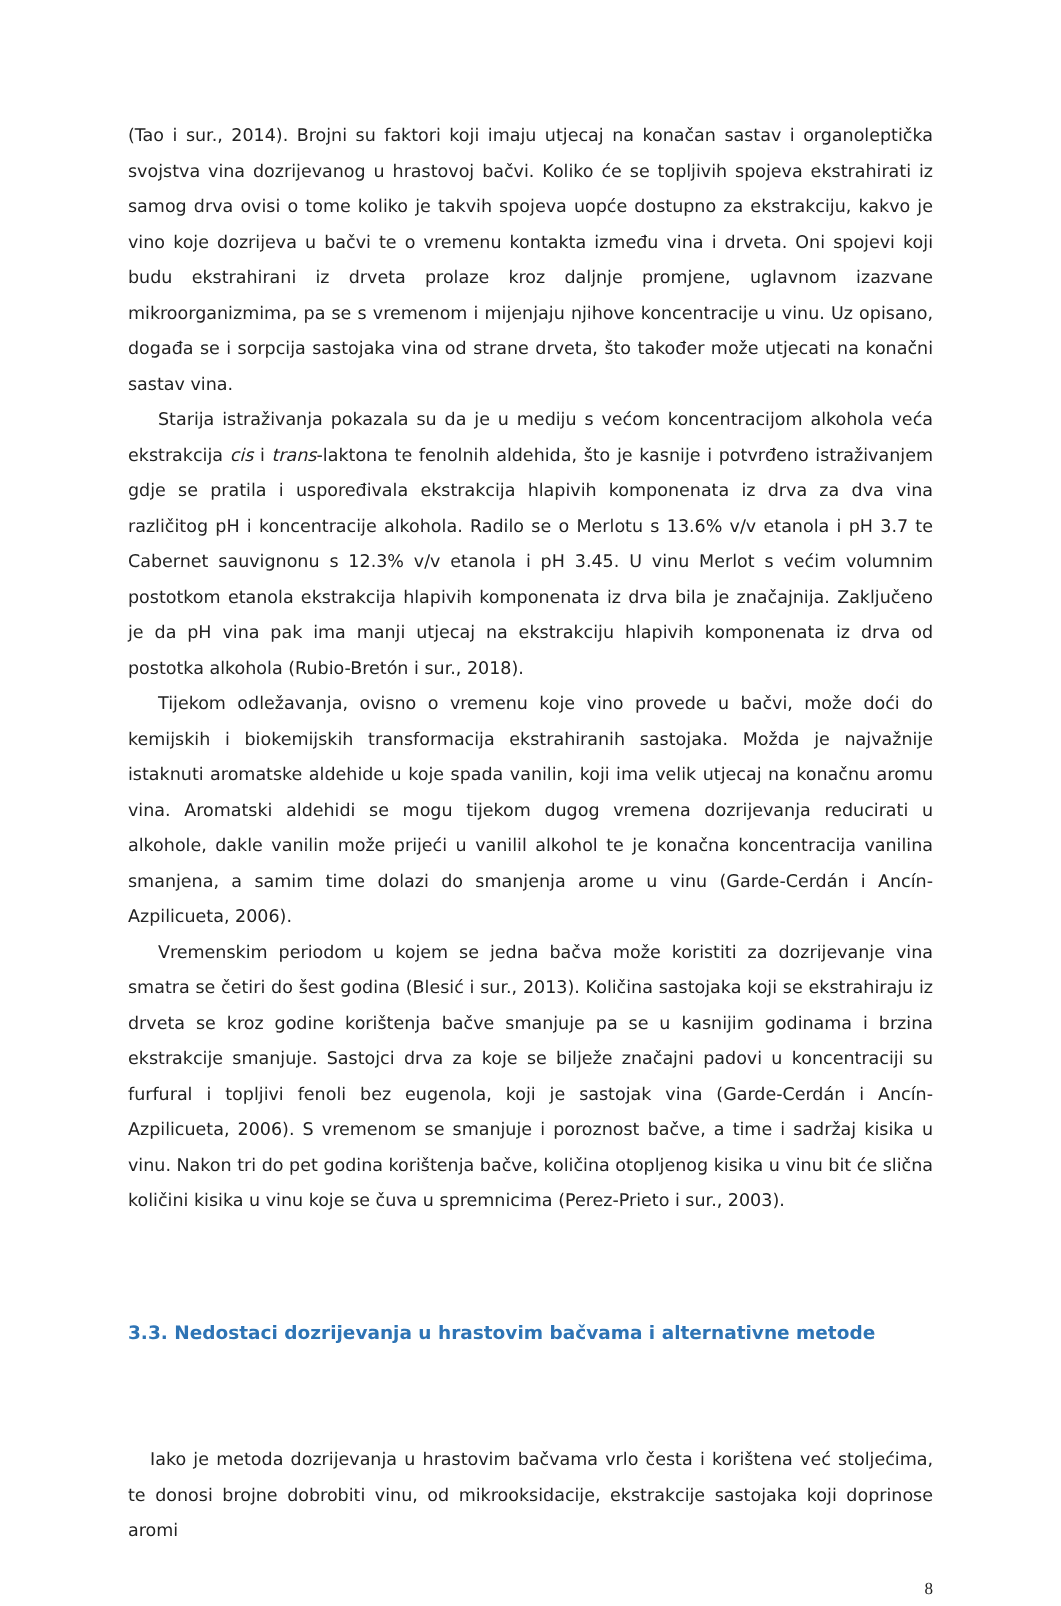(Tao i sur., 2014). Brojni su faktori koji imaju utjecaj na konačan sastav i organoleptička svojstva vina dozrijevanog u hrastovoj bačvi. Koliko će se topljivih spojeva ekstrahirati iz samog drva ovisi o tome koliko je takvih spojeva uopće dostupno za ekstrakciju, kakvo je vino koje dozrijeva u bačvi te o vremenu kontakta između vina i drveta. Oni spojevi koji budu ekstrahirani iz drveta prolaze kroz daljnje promjene, uglavnom izazvane mikroorganizmima, pa se s vremenom i mijenjaju njihove koncentracije u vinu. Uz opisano, događa se i sorpcija sastojaka vina od strane drveta, što također može utjecati na konačni sastav vina.
Starija istraživanja pokazala su da je u mediju s većom koncentracijom alkohola veća ekstrakcija cis i trans-laktona te fenolnih aldehida, što je kasnije i potvrđeno istraživanjem gdje se pratila i uspoređivala ekstrakcija hlapivih komponenata iz drva za dva vina različitog pH i koncentracije alkohola. Radilo se o Merlotu s 13.6% v/v etanola i pH 3.7 te Cabernet sauvignonu s 12.3% v/v etanola i pH 3.45. U vinu Merlot s većim volumnim postotkom etanola ekstrakcija hlapivih komponenata iz drva bila je značajnija. Zaključeno je da pH vina pak ima manji utjecaj na ekstrakciju hlapivih komponenata iz drva od postotka alkohola (Rubio-Bretón i sur., 2018).
Tijekom odležavanja, ovisno o vremenu koje vino provede u bačvi, može doći do kemijskih i biokemijskih transformacija ekstrahiranih sastojaka. Možda je najvažnije istaknuti aromatske aldehide u koje spada vanilin, koji ima velik utjecaj na konačnu aromu vina. Aromatski aldehidi se mogu tijekom dugog vremena dozrijevanja reducirati u alkohole, dakle vanilin može prijeći u vanilil alkohol te je konačna koncentracija vanilina smanjena, a samim time dolazi do smanjenja arome u vinu (Garde-Cerdán i Ancín-Azpilicueta, 2006).
Vremenskim periodom u kojem se jedna bačva može koristiti za dozrijevanje vina smatra se četiri do šest godina (Blesić i sur., 2013). Količina sastojaka koji se ekstrahiraju iz drveta se kroz godine korištenja bačve smanjuje pa se u kasnijim godinama i brzina ekstrakcije smanjuje. Sastojci drva za koje se bilježe značajni padovi u koncentraciji su furfural i topljivi fenoli bez eugenola, koji je sastojak vina (Garde-Cerdán i Ancín-Azpilicueta, 2006). S vremenom se smanjuje i poroznost bačve, a time i sadržaj kisika u vinu. Nakon tri do pet godina korištenja bačve, količina otopljenog kisika u vinu bit će slična količini kisika u vinu koje se čuva u spremnicima (Perez-Prieto i sur., 2003).
3.3. Nedostaci dozrijevanja u hrastovim bačvama i alternativne metode
Iako je metoda dozrijevanja u hrastovim bačvama vrlo česta i korištena već stoljećima, te donosi brojne dobrobiti vinu, od mikrooksidacije, ekstrakcije sastojaka koji doprinose aromi
8